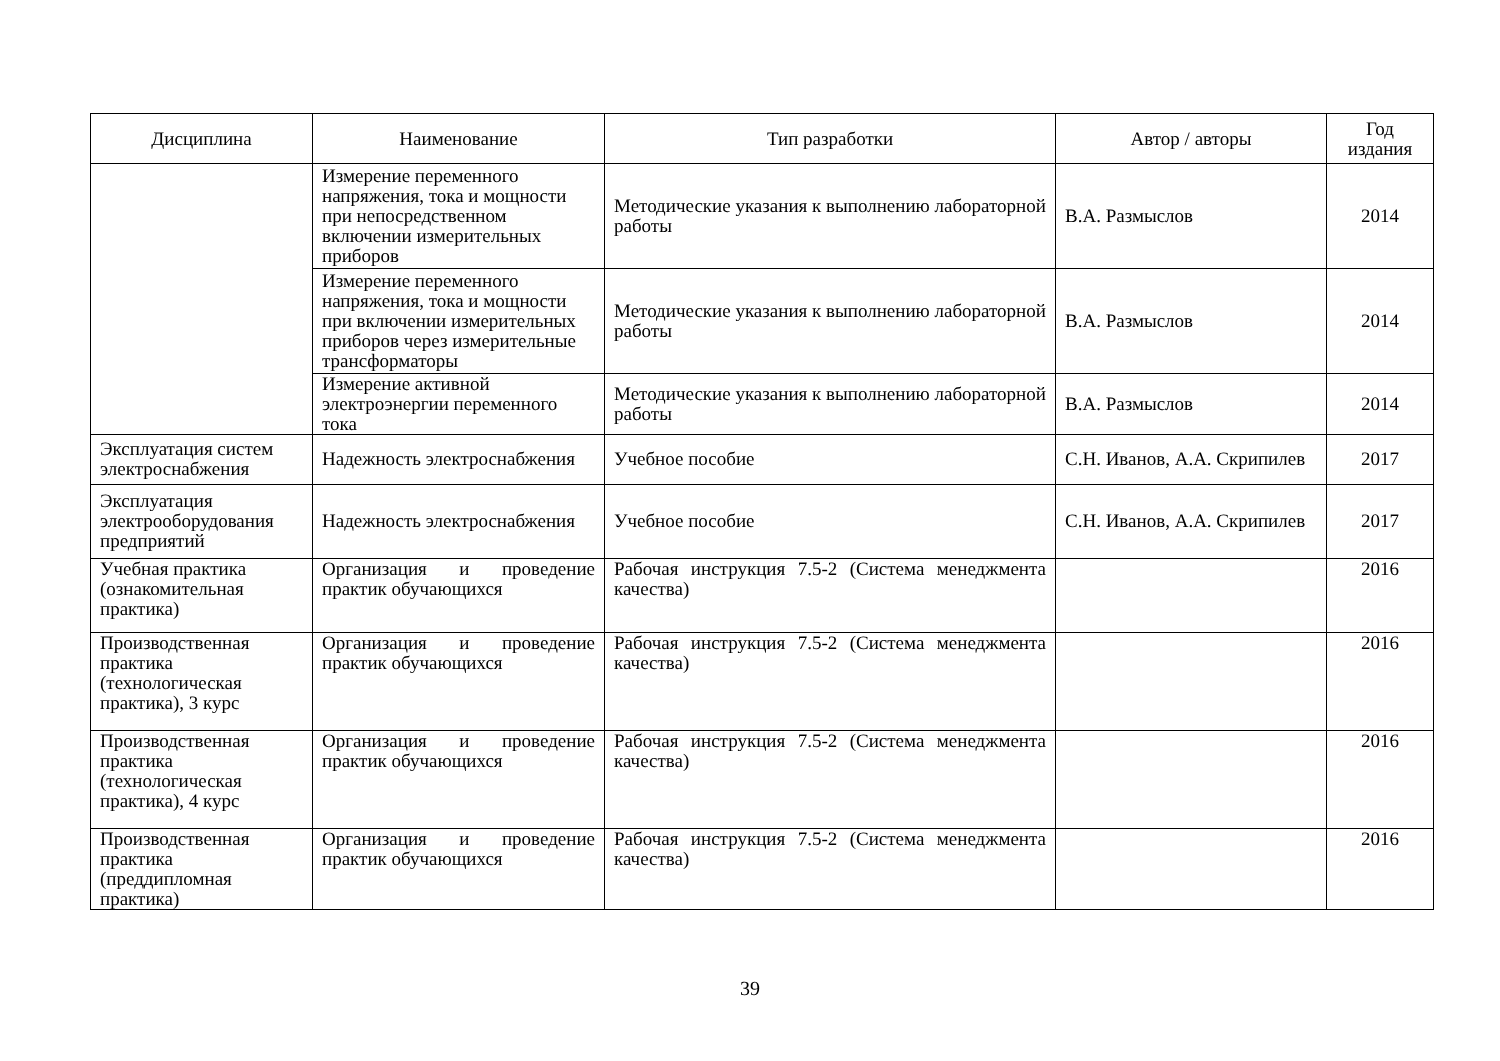| Дисциплина | Наименование | Тип разработки | Автор / авторы | Год издания |
| --- | --- | --- | --- | --- |
| | Измерение переменного напряжения, тока и мощности при непосредственном включении измерительных приборов | Методические указания к выполнению лабораторной работы | В.А. Размыслов | 2014 |
| | Измерение переменного напряжения, тока и мощности при включении измерительных приборов через измерительные трансформаторы | Методические указания к выполнению лабораторной работы | В.А. Размыслов | 2014 |
| | Измерение активной электроэнергии переменного тока | Методические указания к выполнению лабораторной работы | В.А. Размыслов | 2014 |
| Эксплуатация систем электроснабжения | Надежность электроснабжения | Учебное пособие | С.Н. Иванов, А.А. Скрипилев | 2017 |
| Эксплуатация электрооборудования предприятий | Надежность электроснабжения | Учебное пособие | С.Н. Иванов, А.А. Скрипилев | 2017 |
| Учебная практика (ознакомительная практика) | Организация и проведение практик обучающихся | Рабочая инструкция 7.5-2 (Система менеджмента качества) | | 2016 |
| Производственная практика (технологическая практика), 3 курс | Организация и проведение практик обучающихся | Рабочая инструкция 7.5-2 (Система менеджмента качества) | | 2016 |
| Производственная практика (технологическая практика), 4 курс | Организация и проведение практик обучающихся | Рабочая инструкция 7.5-2 (Система менеджмента качества) | | 2016 |
| Производственная практика (преддипломная практика) | Организация и проведение практик обучающихся | Рабочая инструкция 7.5-2 (Система менеджмента качества) | | 2016 |
39